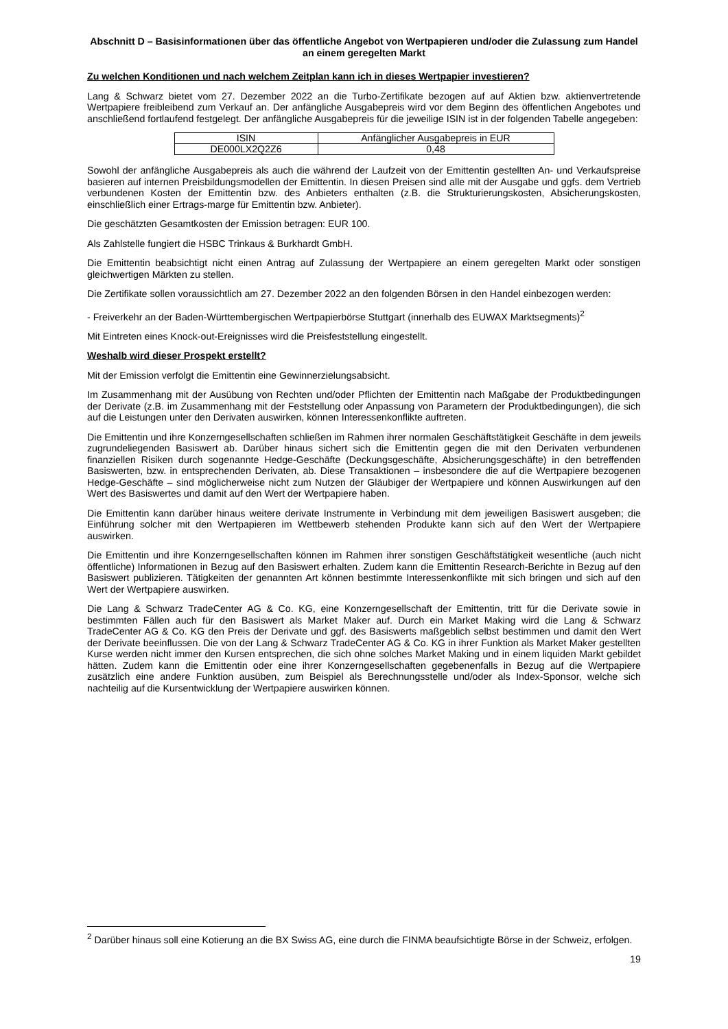Abschnitt D – Basisinformationen über das öffentliche Angebot von Wertpapieren und/oder die Zulassung zum Handel an einem geregelten Markt
Zu welchen Konditionen und nach welchem Zeitplan kann ich in dieses Wertpapier investieren?
Lang & Schwarz bietet vom 27. Dezember 2022 an die Turbo-Zertifikate bezogen auf auf Aktien bzw. aktienvertretende Wertpapiere freibleibend zum Verkauf an. Der anfängliche Ausgabepreis wird vor dem Beginn des öffentlichen Angebotes und anschließend fortlaufend festgelegt. Der anfängliche Ausgabepreis für die jeweilige ISIN ist in der folgenden Tabelle angegeben:
| ISIN | Anfänglicher Ausgabepreis in EUR |
| DE000LX2Q2Z6 | 0,48 |
Sowohl der anfängliche Ausgabepreis als auch die während der Laufzeit von der Emittentin gestellten An- und Verkaufspreise basieren auf internen Preisbildungsmodellen der Emittentin. In diesen Preisen sind alle mit der Ausgabe und ggfs. dem Vertrieb verbundenen Kosten der Emittentin bzw. des Anbieters enthalten (z.B. die Strukturierungskosten, Absicherungskosten, einschließlich einer Ertrags-marge für Emittentin bzw. Anbieter).
Die geschätzten Gesamtkosten der Emission betragen: EUR 100.
Als Zahlstelle fungiert die HSBC Trinkaus & Burkhardt GmbH.
Die Emittentin beabsichtigt nicht einen Antrag auf Zulassung der Wertpapiere an einem geregelten Markt oder sonstigen gleichwertigen Märkten zu stellen.
Die Zertifikate sollen voraussichtlich am 27. Dezember 2022 an den folgenden Börsen in den Handel einbezogen werden:
- Freiverkehr an der Baden-Württembergischen Wertpapierbörse Stuttgart (innerhalb des EUWAX Marktsegments)<sup>2</sup>
Mit Eintreten eines Knock-out-Ereignisses wird die Preisfeststellung eingestellt.
Weshalb wird dieser Prospekt erstellt?
Mit der Emission verfolgt die Emittentin eine Gewinnerzielungsabsicht.
Im Zusammenhang mit der Ausübung von Rechten und/oder Pflichten der Emittentin nach Maßgabe der Produktbedingungen der Derivate (z.B. im Zusammenhang mit der Feststellung oder Anpassung von Parametern der Produktbedingungen), die sich auf die Leistungen unter den Derivaten auswirken, können Interessenkonflikte auftreten.
Die Emittentin und ihre Konzerngesellschaften schließen im Rahmen ihrer normalen Geschäftstätigkeit Geschäfte in dem jeweils zugrundeliegenden Basiswert ab. Darüber hinaus sichert sich die Emittentin gegen die mit den Derivaten verbundenen finanziellen Risiken durch sogenannte Hedge-Geschäfte (Deckungsgeschäfte, Absicherungsgeschäfte) in den betreffenden Basiswerten, bzw. in entsprechenden Derivaten, ab. Diese Transaktionen – insbesondere die auf die Wertpapiere bezogenen Hedge-Geschäfte – sind möglicherweise nicht zum Nutzen der Gläubiger der Wertpapiere und können Auswirkungen auf den Wert des Basiswertes und damit auf den Wert der Wertpapiere haben.
Die Emittentin kann darüber hinaus weitere derivate Instrumente in Verbindung mit dem jeweiligen Basiswert ausgeben; die Einführung solcher mit den Wertpapieren im Wettbewerb stehenden Produkte kann sich auf den Wert der Wertpapiere auswirken.
Die Emittentin und ihre Konzerngesellschaften können im Rahmen ihrer sonstigen Geschäftstätigkeit wesentliche (auch nicht öffentliche) Informationen in Bezug auf den Basiswert erhalten. Zudem kann die Emittentin Research-Berichte in Bezug auf den Basiswert publizieren. Tätigkeiten der genannten Art können bestimmte Interessenkonflikte mit sich bringen und sich auf den Wert der Wertpapiere auswirken.
Die Lang & Schwarz TradeCenter AG & Co. KG, eine Konzerngesellschaft der Emittentin, tritt für die Derivate sowie in bestimmten Fällen auch für den Basiswert als Market Maker auf. Durch ein Market Making wird die Lang & Schwarz TradeCenter AG & Co. KG den Preis der Derivate und ggf. des Basiswerts maßgeblich selbst bestimmen und damit den Wert der Derivate beeinflussen. Die von der Lang & Schwarz TradeCenter AG & Co. KG in ihrer Funktion als Market Maker gestellten Kurse werden nicht immer den Kursen entsprechen, die sich ohne solches Market Making und in einem liquiden Markt gebildet hätten. Zudem kann die Emittentin oder eine ihrer Konzerngesellschaften gegebenenfalls in Bezug auf die Wertpapiere zusätzlich eine andere Funktion ausüben, zum Beispiel als Berechnungsstelle und/oder als Index-Sponsor, welche sich nachteilig auf die Kursentwicklung der Wertpapiere auswirken können.
<sup>2</sup> Darüber hinaus soll eine Kotierung an die BX Swiss AG, eine durch die FINMA beaufsichtigte Börse in der Schweiz, erfolgen.
19